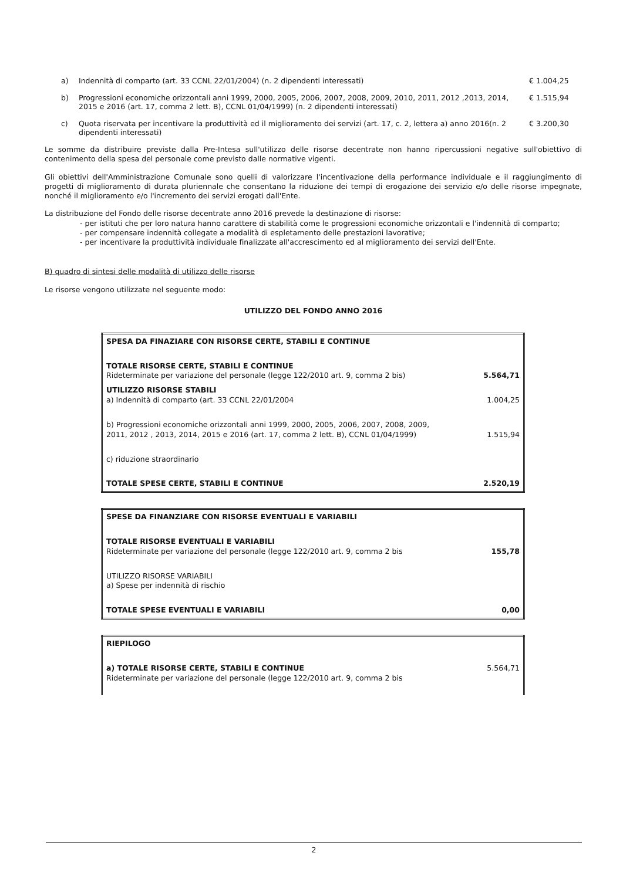a) Indennità di comparto (art. 33 CCNL 22/01/2004) (n. 2 dipendenti interessati) € 1.004,25
b) Progressioni economiche orizzontali anni 1999, 2000, 2005, 2006, 2007, 2008, 2009, 2010, 2011, 2012 ,2013, 2014, 2015 e 2016 (art. 17, comma 2 lett. B), CCNL 01/04/1999) (n. 2 dipendenti interessati) € 1.515,94
c) Quota riservata per incentivare la produttività ed il miglioramento dei servizi (art. 17, c. 2, lettera a) anno 2016(n. 2 dipendenti interessati) € 3.200,30
Le somme da distribuire previste dalla Pre-Intesa sull'utilizzo delle risorse decentrate non hanno ripercussioni negative sull'obiettivo di contenimento della spesa del personale come previsto dalle normative vigenti.
Gli obiettivi dell'Amministrazione Comunale sono quelli di valorizzare l'incentivazione della performance individuale e il raggiungimento di progetti di miglioramento di durata pluriennale che consentano la riduzione dei tempi di erogazione dei servizio e/o delle risorse impegnate, nonché il miglioramento e/o l'incremento dei servizi erogati dall'Ente.
La distribuzione del Fondo delle risorse decentrate anno 2016 prevede la destinazione di risorse:
- per istituti che per loro natura hanno carattere di stabilità come le progressioni economiche orizzontali e l'indennità di comparto;
- per compensare indennità collegate a modalità di espletamento delle prestazioni lavorative;
- per incentivare la produttività individuale finalizzate all'accrescimento ed al miglioramento dei servizi dell'Ente.
B) quadro di sintesi delle modalità di utilizzo delle risorse
Le risorse vengono utilizzate nel seguente modo:
UTILIZZO DEL FONDO ANNO 2016
| SPESA DA FINAZIARE CON RISORSE CERTE, STABILI E CONTINUE | |
| TOTALE RISORSE CERTE, STABILI E CONTINUE Rideterminate per variazione del personale (legge 122/2010 art. 9, comma 2 bis) | 5.564,71 |
| UTILIZZO RISORSE STABILI a) Indennità di comparto (art. 33 CCNL 22/01/2004 | 1.004,25 |
| b) Progressioni economiche orizzontali anni 1999, 2000, 2005, 2006, 2007, 2008, 2009, 2011, 2012 , 2013, 2014, 2015 e 2016 (art. 17, comma 2 lett. B), CCNL 01/04/1999) | 1.515,94 |
| c) riduzione straordinario | |
| TOTALE SPESE CERTE, STABILI E CONTINUE | 2.520,19 |
| SPESE DA FINANZIARE CON RISORSE EVENTUALI E VARIABILI | |
| TOTALE RISORSE EVENTUALI E VARIABILI Rideterminate per variazione del personale (legge 122/2010 art. 9, comma 2 bis | 155,78 |
| UTILIZZO RISORSE VARIABILI a) Spese per indennità di rischio | |
| TOTALE SPESE EVENTUALI E VARIABILI | 0,00 |
| RIEPILOGO | |
| a) TOTALE RISORSE CERTE, STABILI E CONTINUE Rideterminate per variazione del personale (legge 122/2010 art. 9, comma 2 bis | 5.564,71 |
2